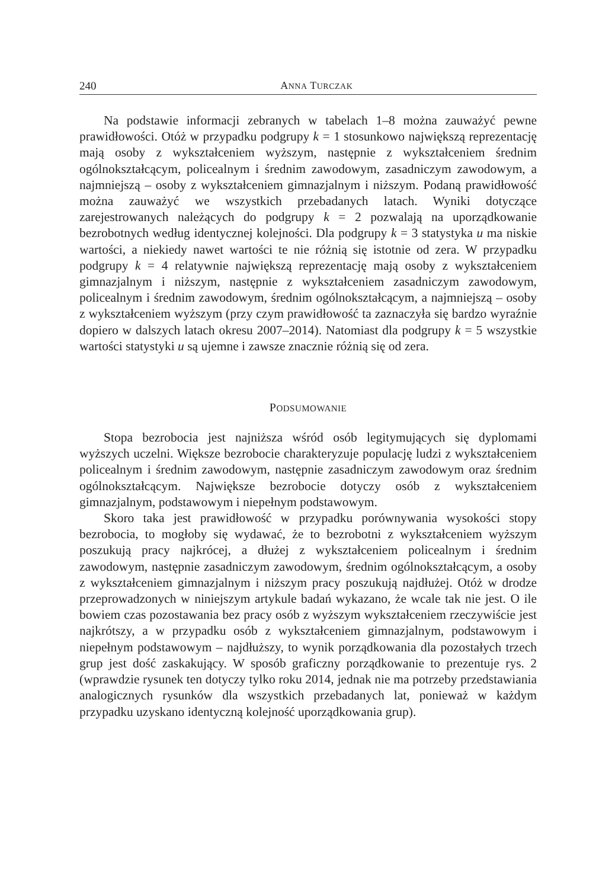240 ANNA TURCZAK
Na podstawie informacji zebranych w tabelach 1–8 można zauważyć pewne prawidłowości. Otóż w przypadku podgrupy k = 1 stosunkowo największą reprezentację mają osoby z wykształceniem wyższym, następnie z wykształceniem średnim ogólnokształcącym, policealnym i średnim zawodowym, zasadniczym zawodowym, a najmniejszą – osoby z wykształceniem gimnazjalnym i niższym. Podaną prawidłowość można zauważyć we wszystkich przebadanych latach. Wyniki dotyczące zarejestrowanych należących do podgrupy k = 2 pozwalają na uporządkowanie bezrobotnych według identycznej kolejności. Dla podgrupy k = 3 statystyka u ma niskie wartości, a niekiedy nawet wartości te nie różnią się istotnie od zera. W przypadku podgrupy k = 4 relatywnie największą reprezentację mają osoby z wykształceniem gimnazjalnym i niższym, następnie z wykształceniem zasadniczym zawodowym, policealnym i średnim zawodowym, średnim ogólnokształcącym, a najmniejszą – osoby z wykształceniem wyższym (przy czym prawidłowość ta zaznaczyła się bardzo wyraźnie dopiero w dalszych latach okresu 2007–2014). Natomiast dla podgrupy k = 5 wszystkie wartości statystyki u są ujemne i zawsze znacznie różnią się od zera.
PODSUMOWANIE
Stopa bezrobocia jest najniższa wśród osób legitymujących się dyplomami wyższych uczelni. Większe bezrobocie charakteryzuje populację ludzi z wykształceniem policealnym i średnim zawodowym, następnie zasadniczym zawodowym oraz średnim ogólnokształcącym. Największe bezrobocie dotyczy osób z wykształceniem gimnazjalnym, podstawowym i niepełnym podstawowym.
Skoro taka jest prawidłowość w przypadku porównywania wysokości stopy bezrobocia, to mogłoby się wydawać, że to bezrobotni z wykształceniem wyższym poszukują pracy najkrócej, a dłużej z wykształceniem policealnym i średnim zawodowym, następnie zasadniczym zawodowym, średnim ogólnokształcącym, a osoby z wykształceniem gimnazjalnym i niższym pracy poszukują najdłużej. Otóż w drodze przeprowadzonych w niniejszym artykule badań wykazano, że wcale tak nie jest. O ile bowiem czas pozostawania bez pracy osób z wyższym wykształceniem rzeczywiście jest najkrótszy, a w przypadku osób z wykształceniem gimnazjalnym, podstawowym i niepełnym podstawowym – najdłuższy, to wynik porządkowania dla pozostałych trzech grup jest dość zaskakujący. W sposób graficzny porządkowanie to prezentuje rys. 2 (wprawdzie rysunek ten dotyczy tylko roku 2014, jednak nie ma potrzeby przedstawiania analogicznych rysunków dla wszystkich przebadanych lat, ponieważ w każdym przypadku uzyskano identyczną kolejność uporządkowania grup).